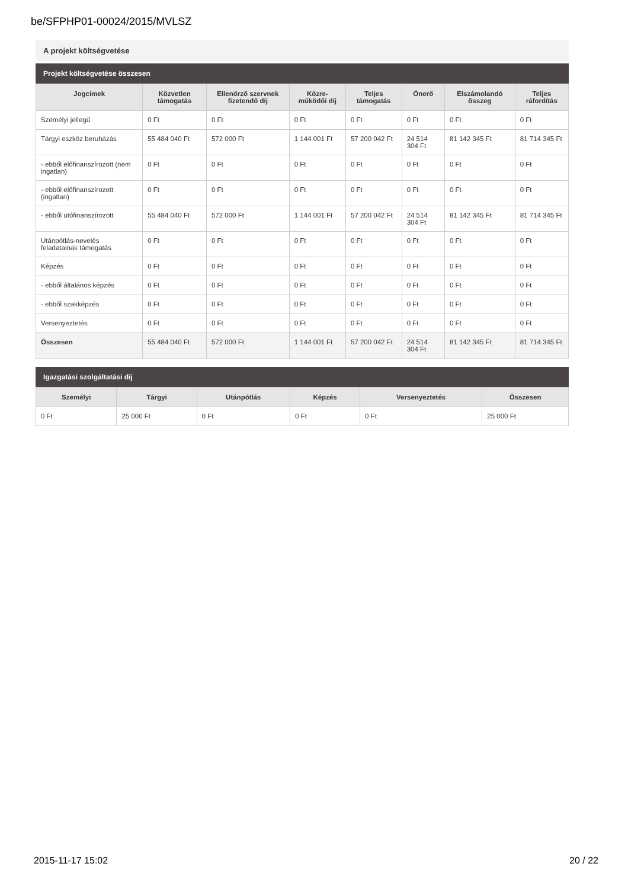be/SFPHP01-00024/2015/MVLSZ
A projekt költségvetése
Projekt költségvetése összesen
| Jogcímek | Közvetlen támogatás | Ellenőrző szervnek fizetendő díj | Közre-működői díj | Teljes támogatás | Önerő | Elszámolandó összeg | Teljes ráfordítás |
| --- | --- | --- | --- | --- | --- | --- | --- |
| Személyi jellegű | 0 Ft | 0 Ft | 0 Ft | 0 Ft | 0 Ft | 0 Ft | 0 Ft |
| Tárgyi eszköz beruházás | 55 484 040 Ft | 572 000 Ft | 1 144 001 Ft | 57 200 042 Ft | 24 514 304 Ft | 81 142 345 Ft | 81 714 345 Ft |
| - ebből előfinanszírozott (nem ingatlan) | 0 Ft | 0 Ft | 0 Ft | 0 Ft | 0 Ft | 0 Ft | 0 Ft |
| - ebből előfinanszírozott (ingatlan) | 0 Ft | 0 Ft | 0 Ft | 0 Ft | 0 Ft | 0 Ft | 0 Ft |
| - ebből utófinanszírozott | 55 484 040 Ft | 572 000 Ft | 1 144 001 Ft | 57 200 042 Ft | 24 514 304 Ft | 81 142 345 Ft | 81 714 345 Ft |
| Utánpótlás-nevelés feladatainak támogatás | 0 Ft | 0 Ft | 0 Ft | 0 Ft | 0 Ft | 0 Ft | 0 Ft |
| Képzés | 0 Ft | 0 Ft | 0 Ft | 0 Ft | 0 Ft | 0 Ft | 0 Ft |
| - ebből általános képzés | 0 Ft | 0 Ft | 0 Ft | 0 Ft | 0 Ft | 0 Ft | 0 Ft |
| - ebből szakképzés | 0 Ft | 0 Ft | 0 Ft | 0 Ft | 0 Ft | 0 Ft | 0 Ft |
| Versenyeztetés | 0 Ft | 0 Ft | 0 Ft | 0 Ft | 0 Ft | 0 Ft | 0 Ft |
| Összesen | 55 484 040 Ft | 572 000 Ft | 1 144 001 Ft | 57 200 042 Ft | 24 514 304 Ft | 81 142 345 Ft | 81 714 345 Ft |
Igazgatási szolgáltatási díj
| Személyi | Tárgyi | Utánpótlás | Képzés | Versenyeztetés | Összesen |
| --- | --- | --- | --- | --- | --- |
| 0 Ft | 25 000 Ft | 0 Ft | 0 Ft | 0 Ft | 25 000 Ft |
2015-11-17 15:02 20 / 22